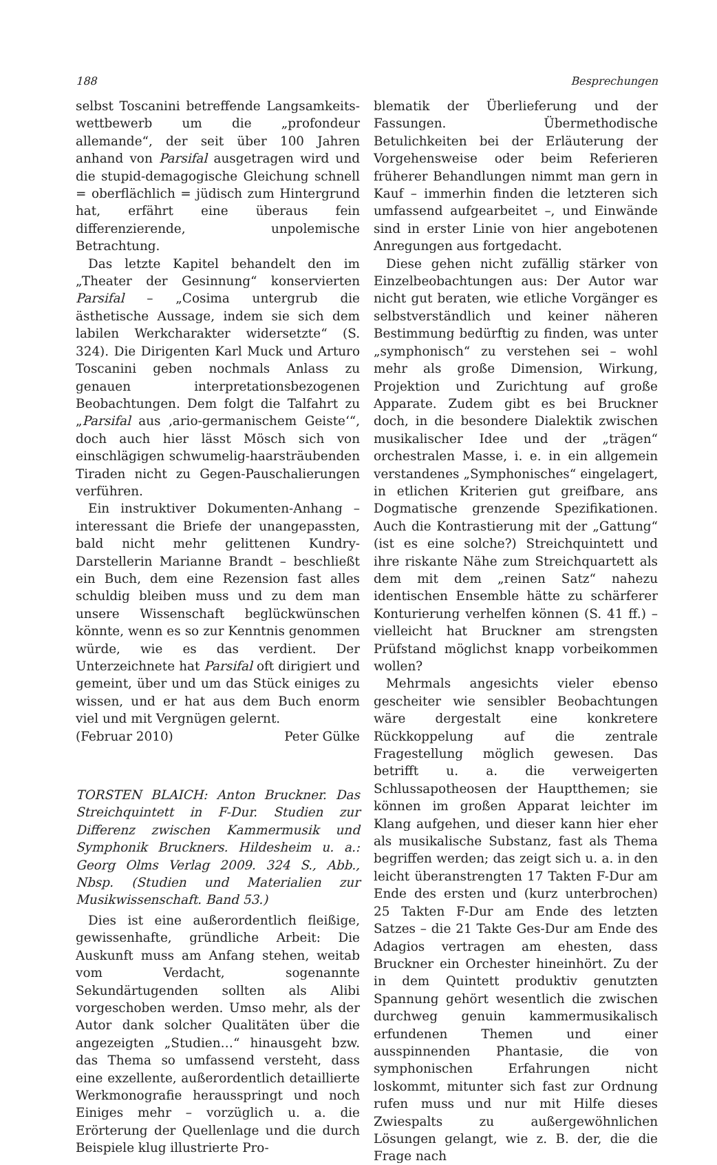188 Besprechungen
selbst Toscanini betreffende Langsamkeits­wettbewerb um die „profondeur allemande“, der seit über 100 Jahren anhand von Parsifal ausgetragen wird und die stupid-demagogische Gleichung schnell = oberflächlich = jüdisch zum Hintergrund hat, erfährt eine überaus fein differenzierende, unpolemische Betrachtung.
Das letzte Kapitel behandelt den im „Theater der Gesinnung“ konservierten Parsifal – „Cosima untergrub die ästhetische Aussage, indem sie sich dem labilen Werkcharakter widersetzte“ (S. 324). Die Dirigenten Karl Muck und Arturo Toscanini geben nochmals Anlass zu genauen interpretationsbezogenen Beobachtungen. Dem folgt die Talfahrt zu „Parsifal aus ‚ario-germanischem Geiste‘“, doch auch hier lässt Mösch sich von einschlägigen schwumelig-haarsträubenden Tiraden nicht zu Gegen-Pauschalierungen verführen.
Ein instruktiver Dokumenten-Anhang – interessant die Briefe der unangepassten, bald nicht mehr gelittenen Kundry-Darstellerin Marianne Brandt – beschließt ein Buch, dem eine Rezension fast alles schuldig bleiben muss und zu dem man unsere Wissenschaft beglückwünschen könnte, wenn es so zur Kenntnis genommen würde, wie es das verdient. Der Unterzeichnete hat Parsifal oft dirigiert und gemeint, über und um das Stück einiges zu wissen, und er hat aus dem Buch enorm viel und mit Vergnügen gelernt.
(Februar 2010) Peter Gülke
TORSTEN BLAICH: Anton Bruckner. Das Streichquintett in F-Dur. Studien zur Differenz zwischen Kammermusik und Symphonik Bruckners. Hildesheim u. a.: Georg Olms Verlag 2009. 324 S., Abb., Nbsp. (Studien und Materialien zur Musikwissenschaft. Band 53.)
Dies ist eine außerordentlich fleißige, gewissenhafte, gründliche Arbeit: Die Auskunft muss am Anfang stehen, weitab vom Verdacht, sogenannte Sekundärtugenden sollten als Alibi vorgeschoben werden. Umso mehr, als der Autor dank solcher Qualitäten über die angezeigten „Studien…“ hinausgeht bzw. das Thema so umfassend versteht, dass eine exzellente, außerordentlich detaillierte Werkmonografie herausspringt und noch Einiges mehr – vorzüglich u. a. die Erörterung der Quellenlage und die durch Beispiele klug illustrierte Pro-
blematik der Überlieferung und der Fassungen. Übermethodische Betulichkeiten bei der Erläuterung der Vorgehensweise oder beim Referieren früherer Behandlungen nimmt man gern in Kauf – immerhin finden die letzteren sich umfassend aufgearbeitet –, und Einwände sind in erster Linie von hier angebotenen Anregungen aus fortgedacht.
Diese gehen nicht zufällig stärker von Einzelbeobachtungen aus: Der Autor war nicht gut beraten, wie etliche Vorgänger es selbstverständlich und keiner näheren Bestimmung bedürftig zu finden, was unter „symphonisch“ zu verstehen sei – wohl mehr als große Dimension, Wirkung, Projektion und Zurichtung auf große Apparate. Zudem gibt es bei Bruckner doch, in die besondere Dialektik zwischen musikalischer Idee und der „trägen“ orchestralen Masse, i. e. in ein allgemein verstandenes „Symphonisches“ eingelagert, in etlichen Kriterien gut greifbare, ans Dogmatische grenzende Spezifikationen. Auch die Kontrastierung mit der „Gattung“ (ist es eine solche?) Streichquintett und ihre riskante Nähe zum Streichquartett als dem mit dem „reinen Satz“ nahezu identischen Ensemble hätte zu schärferer Konturierung verhelfen können (S. 41 ff.) – vielleicht hat Bruckner am strengsten Prüfstand möglichst knapp vorbeikommen wollen?
Mehrmals angesichts vieler ebenso gescheiter wie sensibler Beobachtungen wäre dergestalt eine konkretere Rückkoppelung auf die zentrale Fragestellung möglich gewesen. Das betrifft u. a. die verweigerten Schlussapotheosen der Hauptthemen; sie können im großen Apparat leichter im Klang aufgehen, und dieser kann hier eher als musikalische Substanz, fast als Thema begriffen werden; das zeigt sich u. a. in den leicht überanstrengten 17 Takten F-Dur am Ende des ersten und (kurz unterbrochen) 25 Takten F-Dur am Ende des letzten Satzes – die 21 Takte Ges-Dur am Ende des Adagios vertragen am ehesten, dass Bruckner ein Orchester hineinhört. Zu der in dem Quintett produktiv genutzten Spannung gehört wesentlich die zwischen durchweg genuin kammermusikalisch erfundenen Themen und einer ausspinnenden Phantasie, die von symphonischen Erfahrungen nicht loskommt, mitunter sich fast zur Ordnung rufen muss und nur mit Hilfe dieses Zwiespalts zu außergewöhnlichen Lösungen gelangt, wie z. B. der, die die Frage nach